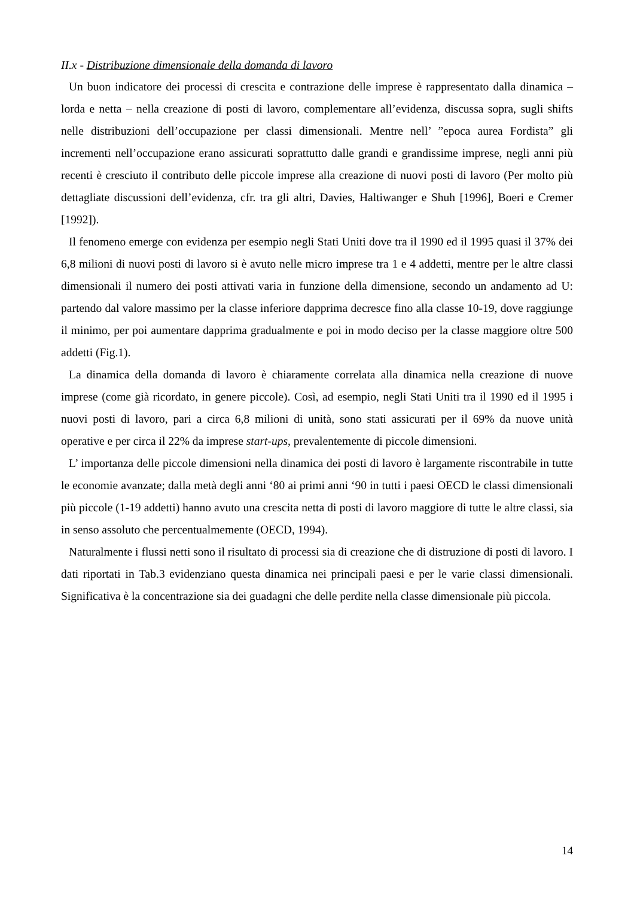II.x - Distribuzione dimensionale della domanda di lavoro
Un buon indicatore dei processi di crescita e contrazione delle imprese è rappresentato dalla dinamica – lorda e netta – nella creazione di posti di lavoro, complementare all’evidenza, discussa sopra, sugli shifts nelle distribuzioni dell’occupazione per classi dimensionali. Mentre nell’ ”epoca aurea Fordista” gli incrementi nell’occupazione erano assicurati soprattutto dalle grandi e grandissime imprese, negli anni più recenti è cresciuto il contributo delle piccole imprese alla creazione di nuovi posti di lavoro (Per molto più dettagliate discussioni dell’evidenza, cfr. tra gli altri, Davies, Haltiwanger e Shuh [1996], Boeri e Cremer [1992]).
Il fenomeno emerge con evidenza per esempio negli Stati Uniti dove tra il 1990 ed il 1995 quasi il 37% dei 6,8 milioni di nuovi posti di lavoro si è avuto nelle micro imprese tra 1 e 4 addetti, mentre per le altre classi dimensionali il numero dei posti attivati varia in funzione della dimensione, secondo un andamento ad U: partendo dal valore massimo per la classe inferiore dapprima decresce fino alla classe 10-19, dove raggiunge il minimo, per poi aumentare dapprima gradualmente e poi in modo deciso per la classe maggiore oltre 500 addetti (Fig.1).
La dinamica della domanda di lavoro è chiaramente correlata alla dinamica nella creazione di nuove imprese (come già ricordato, in genere piccole). Così, ad esempio, negli Stati Uniti tra il 1990 ed il 1995 i nuovi posti di lavoro, pari a circa 6,8 milioni di unità, sono stati assicurati per il 69% da nuove unità operative e per circa il 22% da imprese start-ups, prevalentemente di piccole dimensioni.
L’ importanza delle piccole dimensioni nella dinamica dei posti di lavoro è largamente riscontrabile in tutte le economie avanzate; dalla metà degli anni ‘80 ai primi anni ‘90 in tutti i paesi OECD le classi dimensionali più piccole (1-19 addetti) hanno avuto una crescita netta di posti di lavoro maggiore di tutte le altre classi, sia in senso assoluto che percentualmemente (OECD, 1994).
Naturalmente i flussi netti sono il risultato di processi sia di creazione che di distruzione di posti di lavoro. I dati riportati in Tab.3 evidenziano questa dinamica nei principali paesi e per le varie classi dimensionali. Significativa è la concentrazione sia dei guadagni che delle perdite nella classe dimensionale più piccola.
14